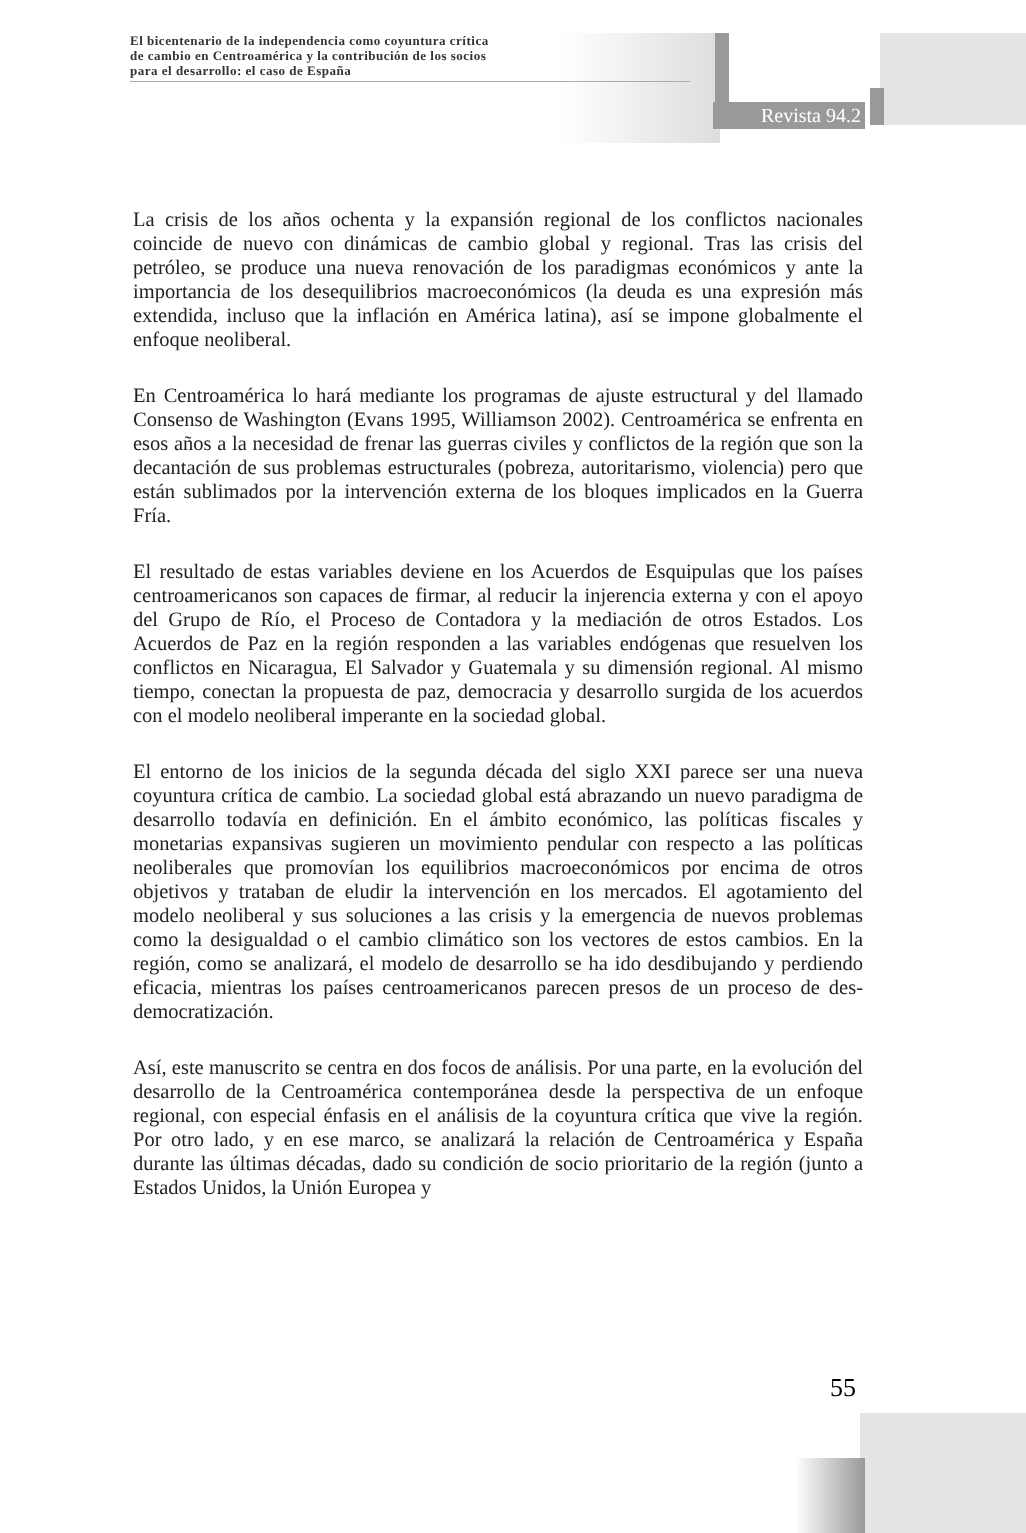El bicentenario de la independencia como coyuntura crítica
de cambio en Centroamérica y la contribución de los socios
para el desarrollo: el caso de España
Revista 94.2
La crisis de los años ochenta y la expansión regional de los conflictos nacionales coincide de nuevo con dinámicas de cambio global y regional. Tras las crisis del petróleo, se produce una nueva renovación de los paradigmas económicos y ante la importancia de los desequilibrios macroeconómicos (la deuda es una expresión más extendida, incluso que la inflación en América latina), así se impone globalmente el enfoque neoliberal.
En Centroamérica lo hará mediante los programas de ajuste estructural y del llamado Consenso de Washington (Evans 1995, Williamson 2002). Centroamérica se enfrenta en esos años a la necesidad de frenar las guerras civiles y conflictos de la región que son la decantación de sus problemas estructurales (pobreza, autoritarismo, violencia) pero que están sublimados por la intervención externa de los bloques implicados en la Guerra Fría.
El resultado de estas variables deviene en los Acuerdos de Esquipulas que los países centroamericanos son capaces de firmar, al reducir la injerencia externa y con el apoyo del Grupo de Río, el Proceso de Contadora y la mediación de otros Estados. Los Acuerdos de Paz en la región responden a las variables endógenas que resuelven los conflictos en Nicaragua, El Salvador y Guatemala y su dimensión regional. Al mismo tiempo, conectan la propuesta de paz, democracia y desarrollo surgida de los acuerdos con el modelo neoliberal imperante en la sociedad global.
El entorno de los inicios de la segunda década del siglo XXI parece ser una nueva coyuntura crítica de cambio. La sociedad global está abrazando un nuevo paradigma de desarrollo todavía en definición. En el ámbito económico, las políticas fiscales y monetarias expansivas sugieren un movimiento pendular con respecto a las políticas neoliberales que promovían los equilibrios macroeconómicos por encima de otros objetivos y trataban de eludir la intervención en los mercados. El agotamiento del modelo neoliberal y sus soluciones a las crisis y la emergencia de nuevos problemas como la desigualdad o el cambio climático son los vectores de estos cambios. En la región, como se analizará, el modelo de desarrollo se ha ido desdibujando y perdiendo eficacia, mientras los países centroamericanos parecen presos de un proceso de des-democratización.
Así, este manuscrito se centra en dos focos de análisis. Por una parte, en la evolución del desarrollo de la Centroamérica contemporánea desde la perspectiva de un enfoque regional, con especial énfasis en el análisis de la coyuntura crítica que vive la región. Por otro lado, y en ese marco, se analizará la relación de Centroamérica y España durante las últimas décadas, dado su condición de socio prioritario de la región (junto a Estados Unidos, la Unión Europea y
55